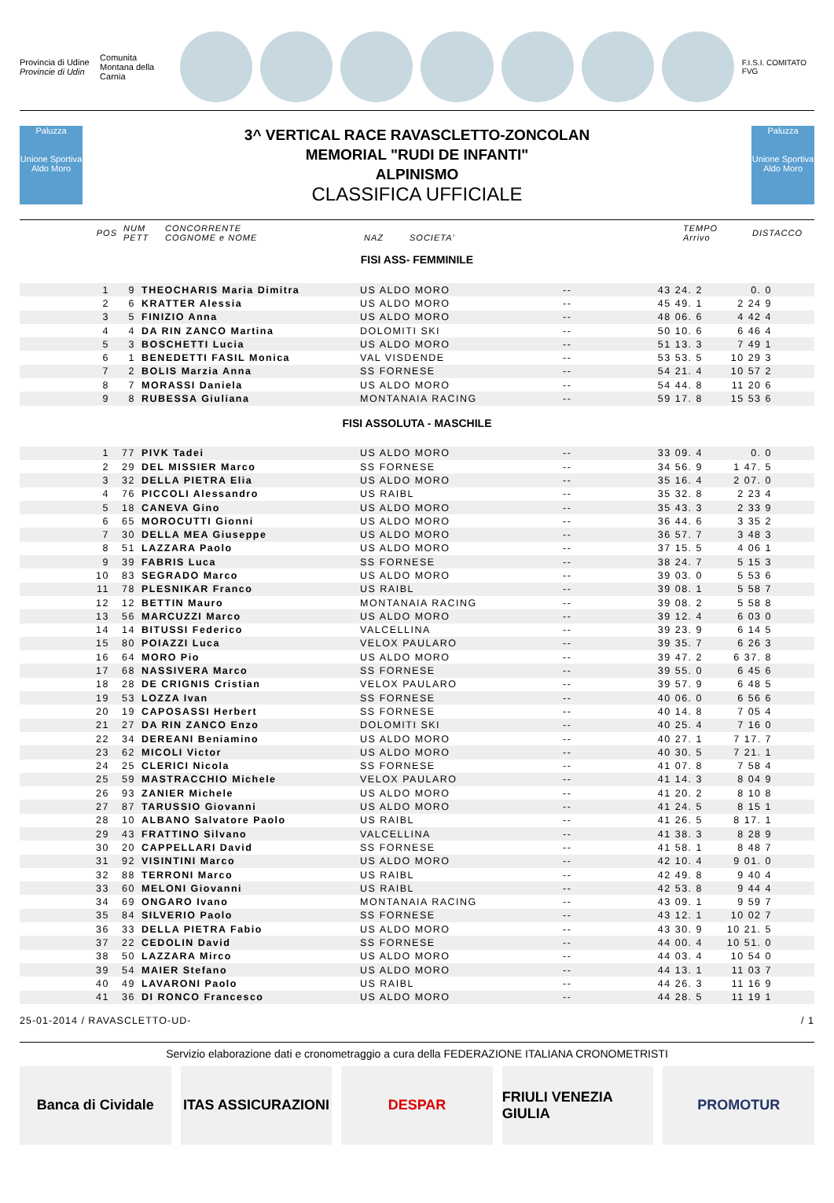Provincia di Udine
Provincie di Udin
Comunita Montana della Carnia F.I.S.I. COMITATO FVG
Paluzza
Unione Sportiva Aldo Moro
3^ VERTICAL RACE RAVASCLETTO-ZONCOLAN
MEMORIAL "RUDI DE INFANTI"
ALPINISMO
CLASSIFICA UFFICIALE
Paluzza
Unione Sportiva Aldo Moro
| POS | NUM PETT | CONCORRENTE COGNOME e NOME | NAZ | SOCIETA' | TEMPO Arrivo | DISTACCO |
FISI ASS- FEMMINILE
| 1 | 9 | THEOCHARIS Maria Dimitra | US ALDO MORO | -- | 43 24. 2 | 0. 0 | |
| 2 | 6 | KRATTER Alessia | US ALDO MORO | -- | 45 49. 1 | 2 24 9 | |
| 3 | 5 | FINIZIO Anna | US ALDO MORO | -- | 48 06. 6 | 4 42 4 | |
| 4 | 4 | DA RIN ZANCO Martina | DOLOMITI SKI | -- | 50 10. 6 | 6 46 4 | |
| 5 | 3 | BOSCHETTI Lucia | US ALDO MORO | -- | 51 13. 3 | 7 49 1 | |
| 6 | 1 | BENEDETTI FASIL Monica | VAL VISDENDE | -- | 53 53. 5 | 10 29 3 | |
| 7 | 2 | BOLIS Marzia Anna | SS FORNESE | -- | 54 21. 4 | 10 57 2 | |
| 8 | 7 | MORASSI Daniela | US ALDO MORO | -- | 54 44. 8 | 11 20 6 | |
| 9 | 8 | RUBESSA Giuliana | MONTANAIA RACING | -- | 59 17. 8 | 15 53 6 | |
FISI ASSOLUTA - MASCHILE
| 1 | 77 | PIVK Tadei | US ALDO MORO | -- | 33 09. 4 | 0. 0 | |
| 2 | 29 | DEL MISSIER Marco | SS FORNESE | -- | 34 56. 9 | 1 47. 5 | |
| 3 | 32 | DELLA PIETRA Elia | US ALDO MORO | -- | 35 16. 4 | 2 07. 0 | |
| 4 | 76 | PICCOLI Alessandro | US RAIBL | -- | 35 32. 8 | 2 23 4 | |
| 5 | 18 | CANEVA Gino | US ALDO MORO | -- | 35 43. 3 | 2 33 9 | |
| 6 | 65 | MOROCUTTI Gionni | US ALDO MORO | -- | 36 44. 6 | 3 35 2 | |
| 7 | 30 | DELLA MEA Giuseppe | US ALDO MORO | -- | 36 57. 7 | 3 48 3 | |
| 8 | 51 | LAZZARA Paolo | US ALDO MORO | -- | 37 15. 5 | 4 06 1 | |
| 9 | 39 | FABRIS Luca | SS FORNESE | -- | 38 24. 7 | 5 15 3 | |
| 10 | 83 | SEGRADO Marco | US ALDO MORO | -- | 39 03. 0 | 5 53 6 | |
| 11 | 78 | PLESNIKAR Franco | US RAIBL | -- | 39 08. 1 | 5 58 7 | |
| 12 | 12 | BETTIN Mauro | MONTANAIA RACING | -- | 39 08. 2 | 5 58 8 | |
| 13 | 56 | MARCUZZI Marco | US ALDO MORO | -- | 39 12. 4 | 6 03 0 | |
| 14 | 14 | BITUSSI Federico | VALCELLINA | -- | 39 23. 9 | 6 14 5 | |
| 15 | 80 | POIAZZI Luca | VELOX PAULARO | -- | 39 35. 7 | 6 26 3 | |
| 16 | 64 | MORO Pio | US ALDO MORO | -- | 39 47. 2 | 6 37. 8 | |
| 17 | 68 | NASSIVERA Marco | SS FORNESE | -- | 39 55. 0 | 6 45 6 | |
| 18 | 28 | DE CRIGNIS Cristian | VELOX PAULARO | -- | 39 57. 9 | 6 48 5 | |
| 19 | 53 | LOZZA Ivan | SS FORNESE | -- | 40 06. 0 | 6 56 6 | |
| 20 | 19 | CAPOSASSI Herbert | SS FORNESE | -- | 40 14. 8 | 7 05 4 | |
| 21 | 27 | DA RIN ZANCO Enzo | DOLOMITI SKI | -- | 40 25. 4 | 7 16 0 | |
| 22 | 34 | DEREANI Beniamino | US ALDO MORO | -- | 40 27. 1 | 7 17. 7 | |
| 23 | 62 | MICOLI Victor | US ALDO MORO | -- | 40 30. 5 | 7 21. 1 | |
| 24 | 25 | CLERICI Nicola | SS FORNESE | -- | 41 07. 8 | 7 58 4 | |
| 25 | 59 | MASTRACCHIO Michele | VELOX PAULARO | -- | 41 14. 3 | 8 04 9 | |
| 26 | 93 | ZANIER Michele | US ALDO MORO | -- | 41 20. 2 | 8 10 8 | |
| 27 | 87 | TARUSSIO Giovanni | US ALDO MORO | -- | 41 24. 5 | 8 15 1 | |
| 28 | 10 | ALBANO Salvatore Paolo | US RAIBL | -- | 41 26. 5 | 8 17. 1 | |
| 29 | 43 | FRATTINO Silvano | VALCELLINA | -- | 41 38. 3 | 8 28 9 | |
| 30 | 20 | CAPPELLARI David | SS FORNESE | -- | 41 58. 1 | 8 48 7 | |
| 31 | 92 | VISINTINI Marco | US ALDO MORO | -- | 42 10. 4 | 9 01. 0 | |
| 32 | 88 | TERRONI Marco | US RAIBL | -- | 42 49. 8 | 9 40 4 | |
| 33 | 60 | MELONI Giovanni | US RAIBL | -- | 42 53. 8 | 9 44 4 | |
| 34 | 69 | ONGARO Ivano | MONTANAIA RACING | -- | 43 09. 1 | 9 59 7 | |
| 35 | 84 | SILVERIO Paolo | SS FORNESE | -- | 43 12. 1 | 10 02 7 | |
| 36 | 33 | DELLA PIETRA Fabio | US ALDO MORO | -- | 43 30. 9 | 10 21. 5 | |
| 37 | 22 | CEDOLIN David | SS FORNESE | -- | 44 00. 4 | 10 51. 0 | |
| 38 | 50 | LAZZARA Mirco | US ALDO MORO | -- | 44 03. 4 | 10 54 0 | |
| 39 | 54 | MAIER Stefano | US ALDO MORO | -- | 44 13. 1 | 11 03 7 | |
| 40 | 49 | LAVARONI Paolo | US RAIBL | -- | 44 26. 3 | 11 16 9 | |
| 41 | 36 | DI RONCO Francesco | US ALDO MORO | -- | 44 28. 5 | 11 19 1 | |
25-01-2014 / RAVASCLETTO-UD- / 1
Servizio elaborazione dati e cronometraggio a cura della FEDERAZIONE ITALIANA CRONOMETRISTI
Banca di Cividale ITAS ASSICURAZIONI DESPAR FRIULI VENEZIA GIULIA PROMOTUR